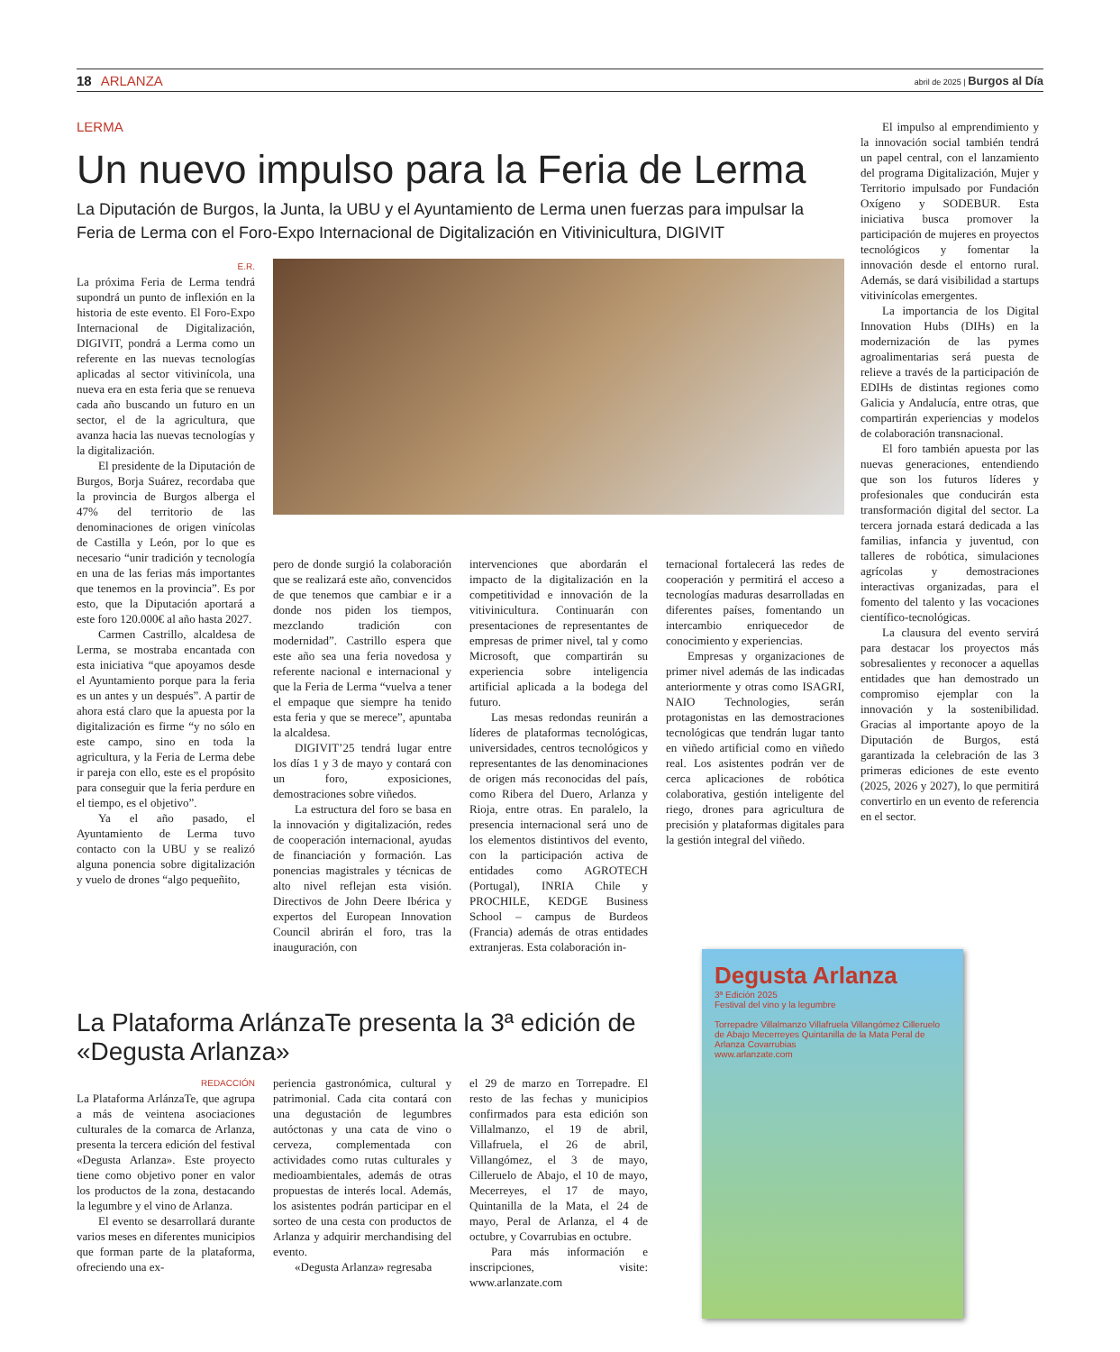18 ARLANZA
abril de 2025 | Burgos al Día
LERMA
Un nuevo impulso para la Feria de Lerma
La Diputación de Burgos, la Junta, la UBU y el Ayuntamiento de Lerma unen fuerzas para impulsar la Feria de Lerma con el Foro-Expo Internacional de Digitalización en Vitivinicultura, DIGIVIT
E.R.
La próxima Feria de Lerma tendrá supondrá un punto de inflexión en la historia de este evento. El Foro-Expo Internacional de Digitalización, DIGIVIT, pondrá a Lerma como un referente en las nuevas tecnologías aplicadas al sector vitivinícola, una nueva era en esta feria que se renueva cada año buscando un futuro en un sector, el de la agricultura, que avanza hacia las nuevas tecnologías y la digitalización.
El presidente de la Diputación de Burgos, Borja Suárez, recordaba que la provincia de Burgos alberga el 47% del territorio de las denominaciones de origen vinícolas de Castilla y León, por lo que es necesario “unir tradición y tecnología en una de las ferias más importantes que tenemos en la provincia”. Es por esto, que la Diputación aportará a este foro 120.000€ al año hasta 2027.
Carmen Castrillo, alcaldesa de Lerma, se mostraba encantada con esta iniciativa “que apoyamos desde el Ayuntamiento porque para la feria es un antes y un después”. A partir de ahora está claro que la apuesta por la digitalización es firme “y no sólo en este campo, sino en toda la agricultura, y la Feria de Lerma debe ir pareja con ello, este es el propósito para conseguir que la feria perdure en el tiempo, es el objetivo”.
Ya el año pasado, el Ayuntamiento de Lerma tuvo contacto con la UBU y se realizó alguna ponencia sobre digitalización y vuelo de drones “algo pequeñito,
pero de donde surgió la colaboración que se realizará este año, convencidos de que tenemos que cambiar e ir a donde nos piden los tiempos, mezclando tradición con modernidad”. Castrillo espera que este año sea una feria novedosa y referente nacional e internacional y que la Feria de Lerma “vuelva a tener el empaque que siempre ha tenido esta feria y que se merece”, apuntaba la alcaldesa.
DIGIVIT’25 tendrá lugar entre los días 1 y 3 de mayo y contará con un foro, exposiciones, demostraciones sobre viñedos.
La estructura del foro se basa en la innovación y digitalización, redes de cooperación internacional, ayudas de financiación y formación. Las ponencias magistrales y técnicas de alto nivel reflejan esta visión. Directivos de John Deere Ibérica y expertos del European Innovation Council abrirán el foro, tras la inauguración, con
intervenciones que abordarán el impacto de la digitalización en la competitividad e innovación de la vitivinicultura. Continuarán con presentaciones de representantes de empresas de primer nivel, tal y como Microsoft, que compartirán su experiencia sobre inteligencia artificial aplicada a la bodega del futuro.
Las mesas redondas reunirán a líderes de plataformas tecnológicas, universidades, centros tecnológicos y representantes de las denominaciones de origen más reconocidas del país, como Ribera del Duero, Arlanza y Rioja, entre otras. En paralelo, la presencia internacional será uno de los elementos distintivos del evento, con la participación activa de entidades como AGROTECH (Portugal), INRIA Chile y PROCHILE, KEDGE Business School – campus de Burdeos (Francia) además de otras entidades extranjeras. Esta colaboración in-
ternacional fortalecerá las redes de cooperación y permitirá el acceso a tecnologías maduras desarrolladas en diferentes países, fomentando un intercambio enriquecedor de conocimiento y experiencias.
Empresas y organizaciones de primer nivel además de las indicadas anteriormente y otras como ISAGRI, NAIO Technologies, serán protagonistas en las demostraciones tecnológicas que tendrán lugar tanto en viñedo artificial como en viñedo real. Los asistentes podrán ver de cerca aplicaciones de robótica colaborativa, gestión inteligente del riego, drones para agricultura de precisión y plataformas digitales para la gestión integral del viñedo.
El impulso al emprendimiento y la innovación social también tendrá un papel central, con el lanzamiento del programa Digitalización, Mujer y Territorio impulsado por Fundación Oxígeno y SODEBUR. Esta iniciativa busca promover la participación de mujeres en proyectos tecnológicos y fomentar la innovación desde el entorno rural. Además, se dará visibilidad a startups vitivinícolas emergentes.
La importancia de los Digital Innovation Hubs (DIHs) en la modernización de las pymes agroalimentarias será puesta de relieve a través de la participación de EDIHs de distintas regiones como Galicia y Andalucía, entre otras, que compartirán experiencias y modelos de colaboración transnacional.
El foro también apuesta por las nuevas generaciones, entendiendo que son los futuros líderes y profesionales que conducirán esta transformación digital del sector. La tercera jornada estará dedicada a las familias, infancia y juventud, con talleres de robótica, simulaciones agrícolas y demostraciones interactivas organizadas, para el fomento del talento y las vocaciones científico-tecnológicas.
La clausura del evento servirá para destacar los proyectos más sobresalientes y reconocer a aquellas entidades que han demostrado un compromiso ejemplar con la innovación y la sostenibilidad. Gracias al importante apoyo de la Diputación de Burgos, está garantizada la celebración de las 3 primeras ediciones de este evento (2025, 2026 y 2027), lo que permitirá convertirlo en un evento de referencia en el sector.
La Plataforma ArlánzaTe presenta la 3ª edición de «Degusta Arlanza»
REDACCIÓN
La Plataforma ArlánzaTe, que agrupa a más de veintena asociaciones culturales de la comarca de Arlanza, presenta la tercera edición del festival «Degusta Arlanza». Este proyecto tiene como objetivo poner en valor los productos de la zona, destacando la legumbre y el vino de Arlanza.
El evento se desarrollará durante varios meses en diferentes municipios que forman parte de la plataforma, ofreciendo una ex-
periencia gastronómica, cultural y patrimonial. Cada cita contará con una degustación de legumbres autóctonas y una cata de vino o cerveza, complementada con actividades como rutas culturales y medioambientales, además de otras propuestas de interés local. Además, los asistentes podrán participar en el sorteo de una cesta con productos de Arlanza y adquirir merchandising del evento.
«Degusta Arlanza» regresaba
el 29 de marzo en Torrepadre. El resto de las fechas y municipios confirmados para esta edición son Villalmanzo, el 19 de abril, Villafruela, el 26 de abril, Villangómez, el 3 de mayo, Cilleruelo de Abajo, el 10 de mayo, Mecerreyes, el 17 de mayo, Quintanilla de la Mata, el 24 de mayo, Peral de Arlanza, el 4 de octubre, y Covarrubias en octubre.
Para más información e inscripciones, visite: www.arlanzate.com
Degusta Arlanza
3ª Edición 2025
Festival del vino y la legumbre
Torrepadre Villalmanzo Villafruela Villangómez Cilleruelo de Abajo Mecerreyes Quintanilla de la Mata Peral de Arlanza Covarrubias
www.arlanzate.com